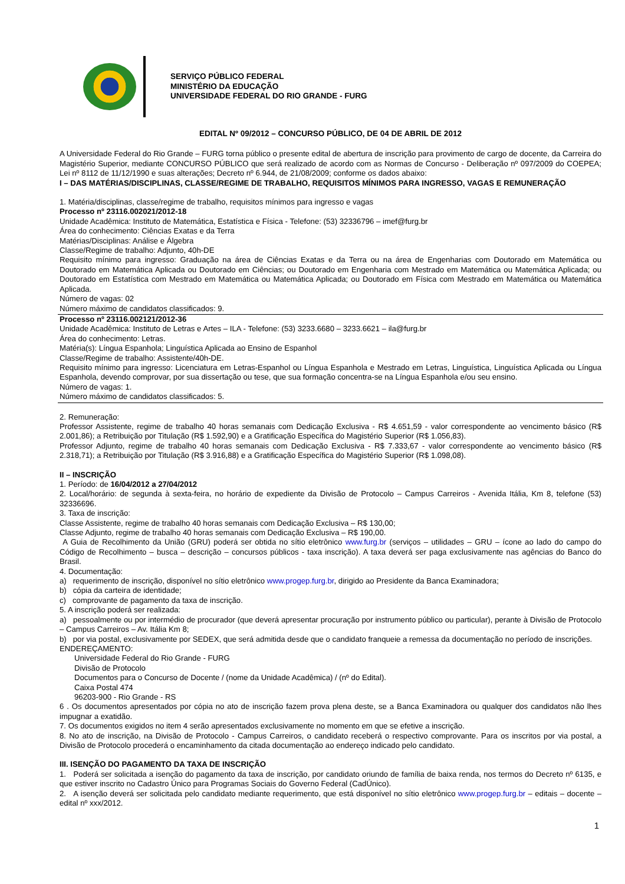SERVIÇO PÚBLICO FEDERAL
MINISTÉRIO DA EDUCAÇÃO
UNIVERSIDADE FEDERAL DO RIO GRANDE - FURG
EDITAL Nº 09/2012 – CONCURSO PÚBLICO, DE 04 DE ABRIL DE 2012
A Universidade Federal do Rio Grande – FURG torna público o presente edital de abertura de inscrição para provimento de cargo de docente, da Carreira do Magistério Superior, mediante CONCURSO PÚBLICO que será realizado de acordo com as Normas de Concurso - Deliberação nº 097/2009 do COEPEA; Lei nº 8112 de 11/12/1990 e suas alterações; Decreto nº 6.944, de 21/08/2009; conforme os dados abaixo:
I – DAS MATÉRIAS/DISCIPLINAS, CLASSE/REGIME DE TRABALHO, REQUISITOS MÍNIMOS PARA INGRESSO, VAGAS E REMUNERAÇÃO
1. Matéria/disciplinas, classe/regime de trabalho, requisitos mínimos para ingresso e vagas
Processo nº 23116.002021/2012-18
Unidade Acadêmica: Instituto de Matemática, Estatística e Física - Telefone: (53) 32336796 – imef@furg.br
Área do conhecimento: Ciências Exatas e da Terra
Matérias/Disciplinas: Análise e Álgebra
Classe/Regime de trabalho: Adjunto, 40h-DE
Requisito mínimo para ingresso: Graduação na área de Ciências Exatas e da Terra ou na área de Engenharias com Doutorado em Matemática ou Doutorado em Matemática Aplicada ou Doutorado em Ciências; ou Doutorado em Engenharia com Mestrado em Matemática ou Matemática Aplicada; ou Doutorado em Estatística com Mestrado em Matemática ou Matemática Aplicada; ou Doutorado em Física com Mestrado em Matemática ou Matemática Aplicada.
Número de vagas: 02
Número máximo de candidatos classificados: 9.
Processo nº 23116.002121/2012-36
Unidade Acadêmica: Instituto de Letras e Artes – ILA - Telefone: (53) 3233.6680 – 3233.6621 – ila@furg.br
Área do conhecimento: Letras.
Matéria(s): Língua Espanhola; Linguística Aplicada ao Ensino de Espanhol
Classe/Regime de trabalho: Assistente/40h-DE.
Requisito mínimo para ingresso: Licenciatura em Letras-Espanhol ou Língua Espanhola e Mestrado em Letras, Linguística, Linguística Aplicada ou Língua Espanhola, devendo comprovar, por sua dissertação ou tese, que sua formação concentra-se na Língua Espanhola e/ou seu ensino.
Número de vagas: 1.
Número máximo de candidatos classificados: 5.
2. Remuneração:
Professor Assistente, regime de trabalho 40 horas semanais com Dedicação Exclusiva - R$ 4.651,59 - valor correspondente ao vencimento básico (R$ 2.001,86); a Retribuição por Titulação (R$ 1.592,90) e a Gratificação Específica do Magistério Superior (R$ 1.056,83).
Professor Adjunto, regime de trabalho 40 horas semanais com Dedicação Exclusiva - R$ 7.333,67 - valor correspondente ao vencimento básico (R$ 2.318,71); a Retribuição por Titulação (R$ 3.916,88) e a Gratificação Específica do Magistério Superior (R$ 1.098,08).
II – INSCRIÇÃO
1. Período: de 16/04/2012 a 27/04/2012
2. Local/horário: de segunda à sexta-feira, no horário de expediente da Divisão de Protocolo – Campus Carreiros - Avenida Itália, Km 8, telefone (53) 32336696.
3. Taxa de inscrição:
Classe Assistente, regime de trabalho 40 horas semanais com Dedicação Exclusiva – R$ 130,00;
Classe Adjunto, regime de trabalho 40 horas semanais com Dedicação Exclusiva – R$ 190,00.
A Guia de Recolhimento da União (GRU) poderá ser obtida no sítio eletrônico www.furg.br (serviços – utilidades – GRU – ícone ao lado do campo do Código de Recolhimento – busca – descrição – concursos públicos - taxa inscrição). A taxa deverá ser paga exclusivamente nas agências do Banco do Brasil.
4. Documentação:
a) requerimento de inscrição, disponível no sítio eletrônico www.progep.furg.br, dirigido ao Presidente da Banca Examinadora;
b) cópia da carteira de identidade;
c) comprovante de pagamento da taxa de inscrição.
5. A inscrição poderá ser realizada:
a) pessoalmente ou por intermédio de procurador (que deverá apresentar procuração por instrumento público ou particular), perante à Divisão de Protocolo – Campus Carreiros – Av. Itália Km 8;
b) por via postal, exclusivamente por SEDEX, que será admitida desde que o candidato franqueie a remessa da documentação no período de inscrições.
ENDEREÇAMENTO:
Universidade Federal do Rio Grande - FURG
Divisão de Protocolo
Documentos para o Concurso de Docente / (nome da Unidade Acadêmica) / (nº do Edital).
Caixa Postal 474
96203-900 - Rio Grande - RS
6 . Os documentos apresentados por cópia no ato de inscrição fazem prova plena deste, se a Banca Examinadora ou qualquer dos candidatos não lhes impugnar a exatidão.
7. Os documentos exigidos no item 4 serão apresentados exclusivamente no momento em que se efetive a inscrição.
8. No ato de inscrição, na Divisão de Protocolo - Campus Carreiros, o candidato receberá o respectivo comprovante. Para os inscritos por via postal, a Divisão de Protocolo procederá o encaminhamento da citada documentação ao endereço indicado pelo candidato.
III. ISENÇÃO DO PAGAMENTO DA TAXA DE INSCRIÇÃO
1. Poderá ser solicitada a isenção do pagamento da taxa de inscrição, por candidato oriundo de família de baixa renda, nos termos do Decreto nº 6135, e que estiver inscrito no Cadastro Único para Programas Sociais do Governo Federal (CadÚnico).
2. A isenção deverá ser solicitada pelo candidato mediante requerimento, que está disponível no sítio eletrônico www.progep.furg.br – editais – docente – edital nº xxx/2012.
1